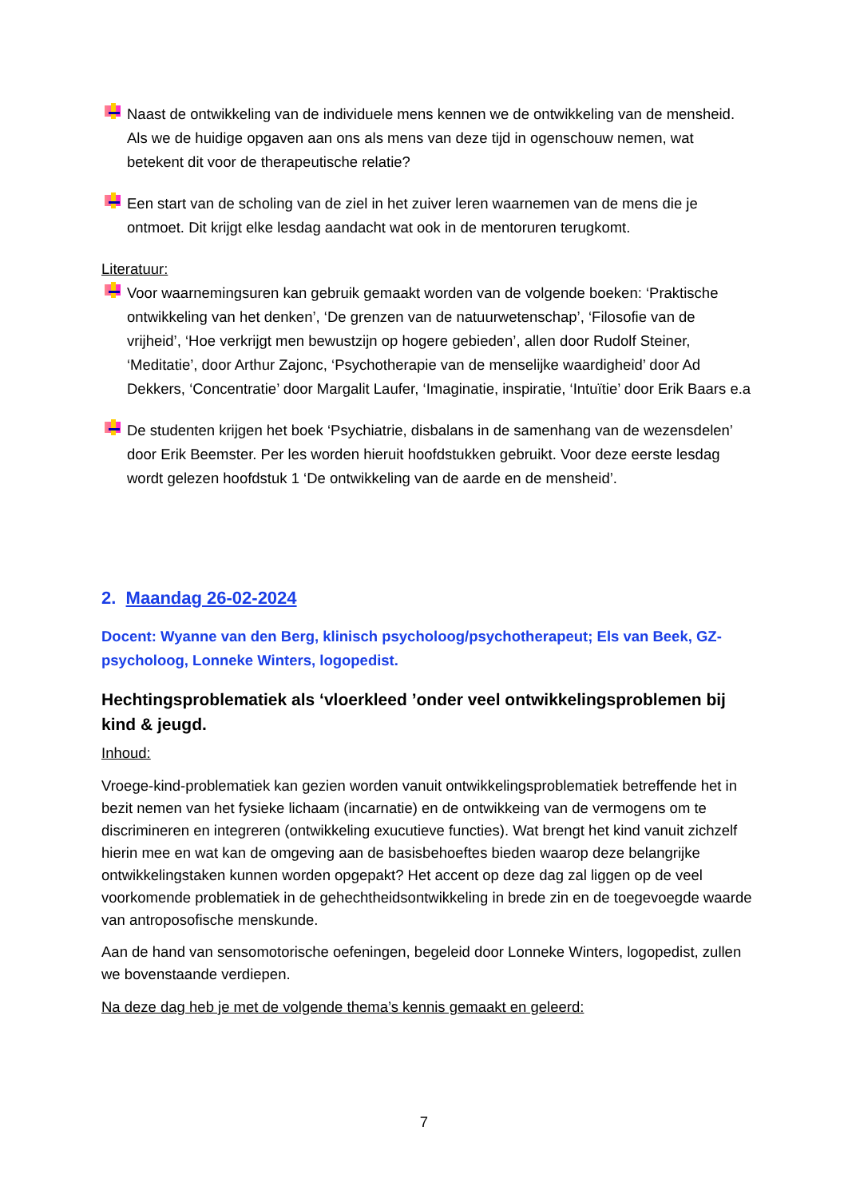Naast de ontwikkeling van de individuele mens kennen we de ontwikkeling van de mensheid. Als we de huidige opgaven aan ons als mens van deze tijd in ogenschouw nemen, wat betekent dit voor de therapeutische relatie?
Een start van de scholing van de ziel in het zuiver leren waarnemen van de mens die je ontmoet. Dit krijgt elke lesdag aandacht wat ook in de mentoruren terugkomt.
Literatuur:
Voor waarnemingsuren kan gebruik gemaakt worden van de volgende boeken: ‘Praktische ontwikkeling van het denken’, ‘De grenzen van de natuurwetenschap’, ‘Filosofie van de vrijheid’, ‘Hoe verkrijgt men bewustzijn op hogere gebieden’, allen door Rudolf Steiner, ‘Meditatie’, door Arthur Zajonc, ‘Psychotherapie van de menselijke waardigheid’ door Ad Dekkers, ‘Concentratie’ door Margalit Laufer, ‘Imaginatie, inspiratie, ‘Intuïtie’ door Erik Baars e.a
De studenten krijgen het boek ‘Psychiatrie, disbalans in de samenhang van de wezensdelen’ door Erik Beemster. Per les worden hieruit hoofdstukken gebruikt. Voor deze eerste lesdag wordt gelezen hoofdstuk 1 ‘De ontwikkeling van de aarde en de mensheid’.
2. Maandag 26-02-2024
Docent: Wyanne van den Berg, klinisch psycholoog/psychotherapeut; Els van Beek, GZ-psycholoog, Lonneke Winters, logopedist.
Hechtingsproblematiek als ‘vloerkleed ’onder veel ontwikkelingsproblemen bij kind & jeugd.
Inhoud:
Vroege-kind-problematiek kan gezien worden vanuit ontwikkelingsproblematiek betreffende het in bezit nemen van het fysieke lichaam (incarnatie) en de ontwikkeing van de vermogens om te discrimineren en integreren (ontwikkeling exucutieve functies). Wat brengt het kind vanuit zichzelf hierin mee en wat kan de omgeving aan de basisbehoeftes bieden waarop deze belangrijke ontwikkelingstaken kunnen worden opgepakt? Het accent op deze dag zal liggen op de veel voorkomende problematiek in de gehechtheidsontwikkeling in brede zin en de toegevoegde waarde van antroposofische menskunde.
Aan de hand van sensomotorische oefeningen, begeleid door Lonneke Winters, logopedist, zullen we bovenstaande verdiepen.
Na deze dag heb je met de volgende thema’s kennis gemaakt en geleerd:
7